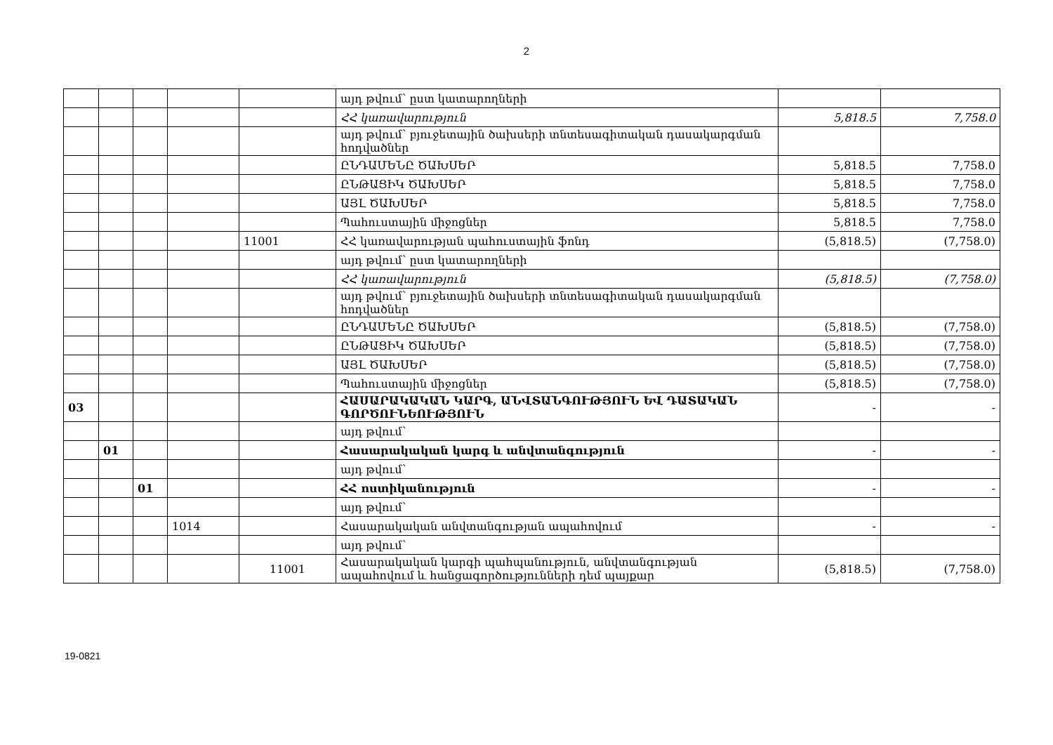2
| | | | | | այդ թվում՝ ըստ կատարողների | | |
| | | | | | ՀՀ կառավարություն | 5,818.5 | 7,758.0 |
| | | | | | այդ թվում՝ բյուջետային ծախսերի տնտեսագիտական դասակարգման հոդվածներ | | |
| | | | | | ԸՆԴԱՄԵՆԸ ԾԱԽՍԵՐ | 5,818.5 | 7,758.0 |
| | | | | | ԸՆԹԱՑԻԿ ԾԱԽՍԵՐ | 5,818.5 | 7,758.0 |
| | | | | | ԱՅԼ ԾԱԽՍԵՐ | 5,818.5 | 7,758.0 |
| | | | | | Պահուստային միջոցներ | 5,818.5 | 7,758.0 |
| | | | | 11001 | ՀՀ կառավարության պահուստային ֆոնդ | (5,818.5) | (7,758.0) |
| | | | | | այդ թվում՝ ըստ կատարողների | | |
| | | | | | ՀՀ կառավարություն | (5,818.5) | (7,758.0) |
| | | | | | այդ թվում՝ բյուջետային ծախսերի տնտեսագիտական դասակարգման հոդվածներ | | |
| | | | | | ԸՆԴԱՄԵՆԸ ԾԱԽՍԵՐ | (5,818.5) | (7,758.0) |
| | | | | | ԸՆԹԱՑԻԿ ԾԱԽՍԵՐ | (5,818.5) | (7,758.0) |
| | | | | | ԱՅԼ ԾԱԽՍԵՐ | (5,818.5) | (7,758.0) |
| | | | | | Պահուստային միջոցներ | (5,818.5) | (7,758.0) |
| 03 | | | | | ՀԱՍԱՐԱԿԱԿԱՆ ԿԱՐԳ, ԱՆՎՏԱՆԳՈՒԹՅՈՒՆ ԵՎ ԴԱՏԱԿԱՆ ԳՈՐԾՈՒՆԵՈՒԹՅՈՒՆ | - | - |
| | | | | | այդ թվում՝ | | |
| | 01 | | | | Հասարակական կարգ և անվտանգություն | - | - |
| | | | | | այդ թվում՝ | | |
| | | 01 | | | ՀՀ ոստիկանություն | - | - |
| | | | | | այդ թվում՝ | | |
| | | | 1014 | | Հասարակական անվտանգության ապահովում | - | - |
| | | | | | այդ թվում՝ | | |
| | | | | 11001 | Հասարակական կարգի պահպանություն, անվտանգության ապահովում և հանցագործությունների դեմ պայքար | (5,818.5) | (7,758.0) |
19-0821